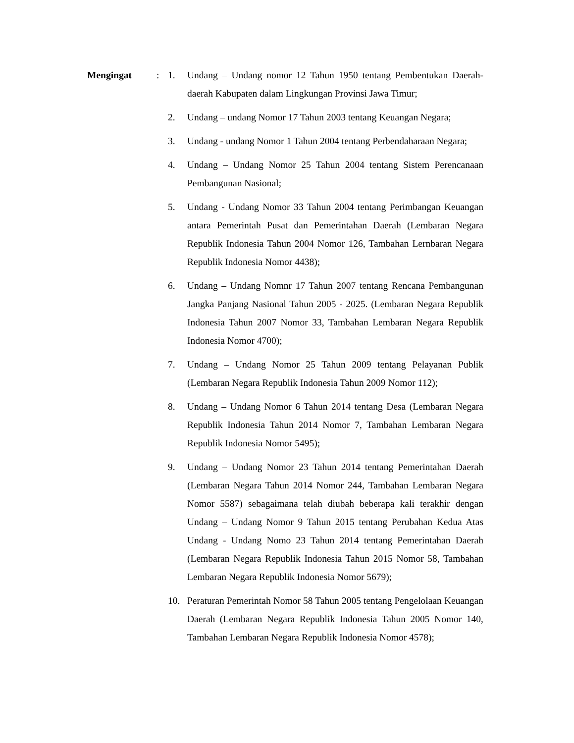Mengingat : 1. Undang – Undang nomor 12 Tahun 1950 tentang Pembentukan Daerah-daerah Kabupaten dalam Lingkungan Provinsi Jawa Timur;
2. Undang – undang Nomor 17 Tahun 2003 tentang Keuangan Negara;
3. Undang - undang Nomor 1 Tahun 2004 tentang Perbendaharaan Negara;
4. Undang – Undang Nomor 25 Tahun 2004 tentang Sistem Perencanaan Pembangunan Nasional;
5. Undang - Undang Nomor 33 Tahun 2004 tentang Perimbangan Keuangan antara Pemerintah Pusat dan Pemerintahan Daerah (Lembaran Negara Republik Indonesia Tahun 2004 Nomor 126, Tambahan Lernbaran Negara Republik Indonesia Nomor 4438);
6. Undang – Undang Nomnr 17 Tahun 2007 tentang Rencana Pembangunan Jangka Panjang Nasional Tahun 2005 - 2025. (Lembaran Negara Republik Indonesia Tahun 2007 Nomor 33, Tambahan Lembaran Negara Republik Indonesia Nomor 4700);
7. Undang – Undang Nomor 25 Tahun 2009 tentang Pelayanan Publik (Lembaran Negara Republik Indonesia Tahun 2009 Nomor 112);
8. Undang – Undang Nomor 6 Tahun 2014 tentang Desa (Lembaran Negara Republik Indonesia Tahun 2014 Nomor 7, Tambahan Lembaran Negara Republik Indonesia Nomor 5495);
9. Undang – Undang Nomor 23 Tahun 2014 tentang Pemerintahan Daerah (Lembaran Negara Tahun 2014 Nomor 244, Tambahan Lembaran Negara Nomor 5587) sebagaimana telah diubah beberapa kali terakhir dengan Undang – Undang Nomor 9 Tahun 2015 tentang Perubahan Kedua Atas Undang - Undang Nomo 23 Tahun 2014 tentang Pemerintahan Daerah (Lembaran Negara Republik Indonesia Tahun 2015 Nomor 58, Tambahan Lembaran Negara Republik Indonesia Nomor 5679);
10. Peraturan Pemerintah Nomor 58 Tahun 2005 tentang Pengelolaan Keuangan Daerah (Lembaran Negara Republik Indonesia Tahun 2005 Nomor 140, Tambahan Lembaran Negara Republik Indonesia Nomor 4578);